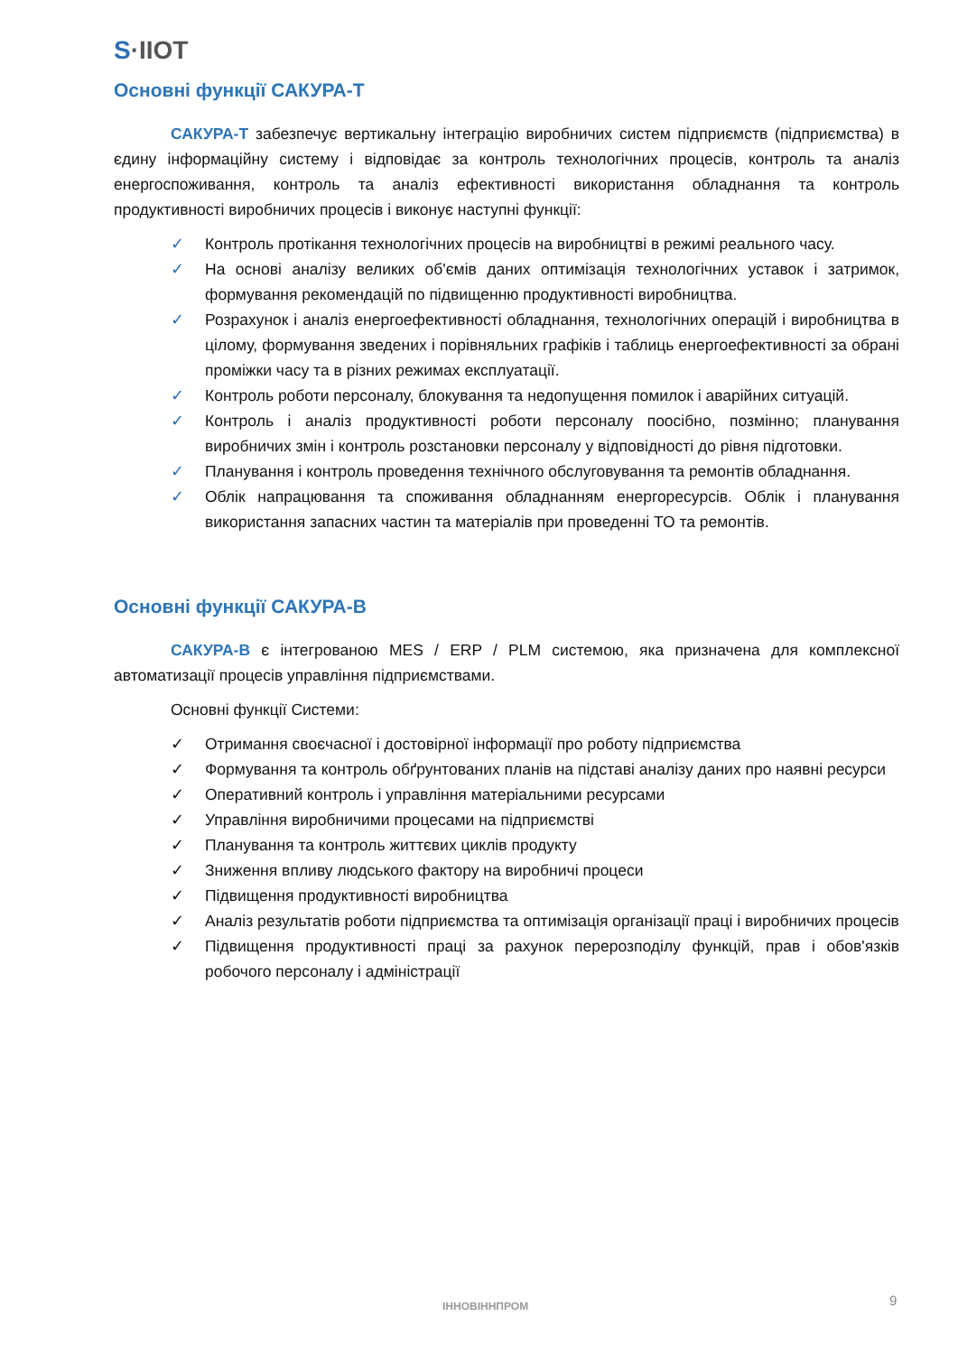S·IIOT
Основні функції САКУРА-Т
САКУРА-Т забезпечує вертикальну інтеграцію виробничих систем підприємств (підприємства) в єдину інформаційну систему і відповідає за контроль технологічних процесів, контроль та аналіз енергоспоживання, контроль та аналіз ефективності використання обладнання та контроль продуктивності виробничих процесів і виконує наступні функції:
✓ Контроль протікання технологічних процесів на виробництві в режимі реального часу.
✓ На основі аналізу великих об'ємів даних оптимізація технологічних уставок і затримок, формування рекомендацій по підвищенню продуктивності виробництва.
✓ Розрахунок і аналіз енергоефективності обладнання, технологічних операцій і виробництва в цілому, формування зведених і порівняльних графіків і таблиць енергоефективності за обрані проміжки часу та в різних режимах експлуатації.
✓ Контроль роботи персоналу, блокування та недопущення помилок і аварійних ситуацій.
✓ Контроль і аналіз продуктивності роботи персоналу поосібно, позмінно; планування виробничих змін і контроль розстановки персоналу у відповідності до рівня підготовки.
✓ Планування і контроль проведення технічного обслуговування та ремонтів обладнання.
✓ Облік напрацювання та споживання обладнанням енергоресурсів. Облік і планування використання запасних частин та матеріалів при проведенні ТО та ремонтів.
Основні функції САКУРА-В
САКУРА-В є інтегрованою MES / ERP / PLM системою, яка призначена для комплексної автоматизації процесів управління підприємствами.
Основні функції Системи:
✓ Отримання своєчасної і достовірної інформації про роботу підприємства
✓ Формування та контроль обґрунтованих планів на підставі аналізу даних про наявні ресурси
✓ Оперативний контроль і управління матеріальними ресурсами
✓ Управління виробничими процесами на підприємстві
✓ Планування та контроль життєвих циклів продукту
✓ Зниження впливу людського фактору на виробничі процеси
✓ Підвищення продуктивності виробництва
✓ Аналіз результатів роботи підприємства та оптимізація організації праці і виробничих процесів
✓ Підвищення продуктивності праці за рахунок перерозподілу функцій, прав і обов'язків робочого персоналу і адміністрації
ІННОВІННПРОМ 9